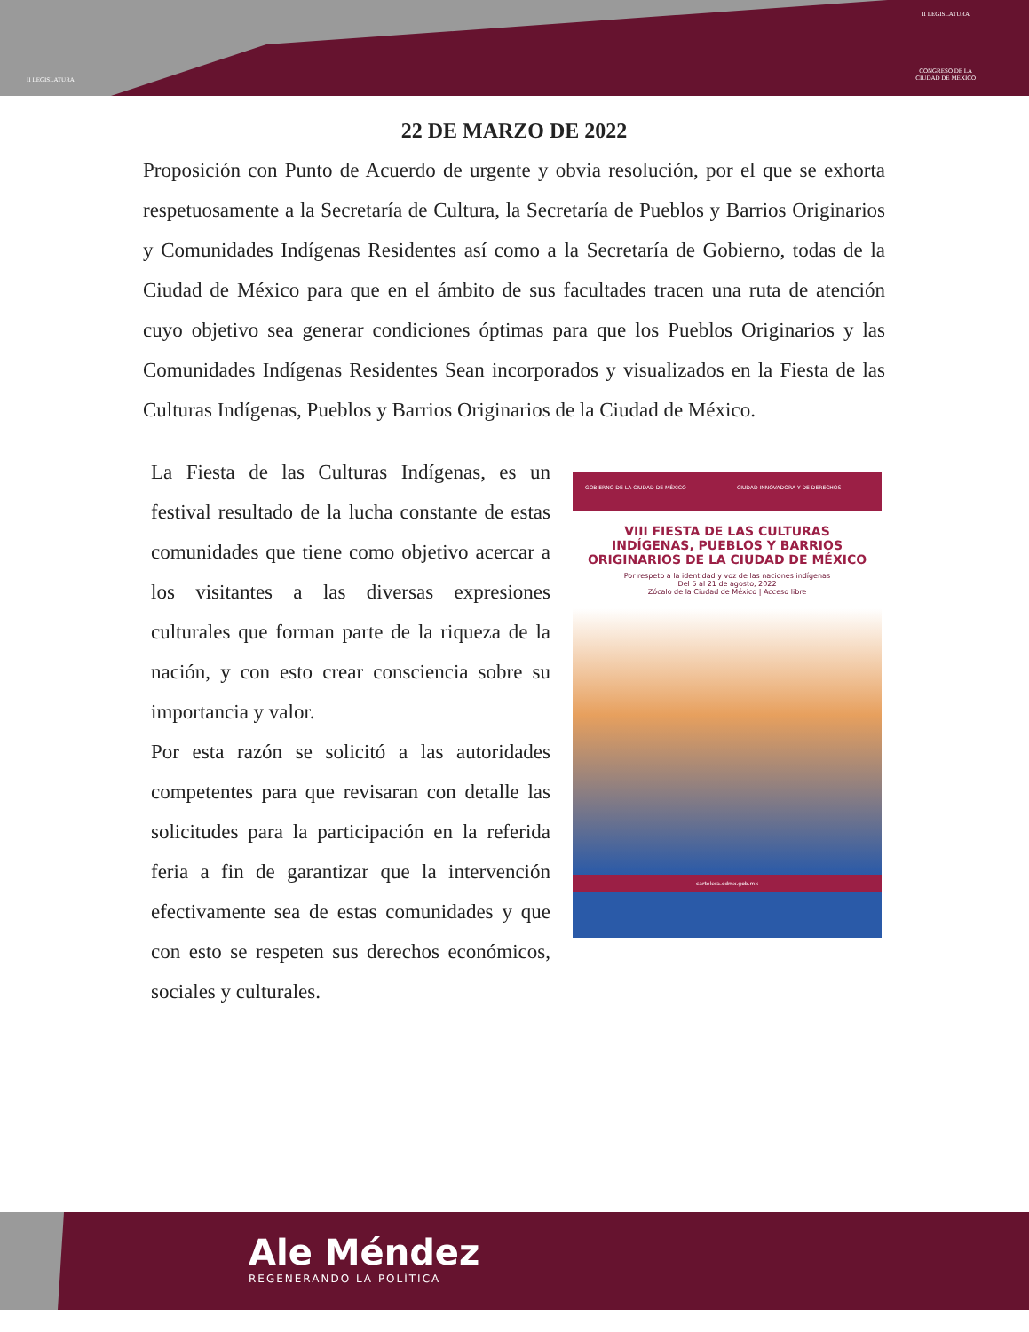II LEGISLATURA
II LEGISLATURA
CONGRESO DE LA
CIUDAD DE MÉXICO
22 DE MARZO DE 2022
Proposición con Punto de Acuerdo de urgente y obvia resolución, por el que se exhorta respetuosamente a la Secretaría de Cultura, la Secretaría de Pueblos y Barrios Originarios y Comunidades Indígenas Residentes así como a la Secretaría de Gobierno, todas de la Ciudad de México para que en el ámbito de sus facultades tracen una ruta de atención cuyo objetivo sea generar condiciones óptimas para que los Pueblos Originarios y las Comunidades Indígenas Residentes Sean incorporados y visualizados en la Fiesta de las Culturas Indígenas, Pueblos y Barrios Originarios de la Ciudad de México.
La Fiesta de las Culturas Indígenas, es un festival resultado de la lucha constante de estas comunidades que tiene como objetivo acercar a los visitantes a las diversas expresiones culturales que forman parte de la riqueza de la nación, y con esto crear consciencia sobre su importancia y valor.
Por esta razón se solicitó a las autoridades competentes para que revisaran con detalle las solicitudes para la participación en la referida feria a fin de garantizar que la intervención efectivamente sea de estas comunidades y que con esto se respeten sus derechos económicos, sociales y culturales.
GOBIERNO DE LA CIUDAD DE MÉXICO CIUDAD INNOVADORA Y DE DERECHOS
VIII FIESTA DE LAS CULTURAS
INDÍGENAS, PUEBLOS Y BARRIOS
ORIGINARIOS DE LA CIUDAD DE MÉXICO
Por respeto a la identidad y voz de las naciones indígenas
Del 5 al 21 de agosto, 2022
Zócalo de la Ciudad de México | Acceso libre
cartelera.cdmx.gob.mx
Ale Méndez
REGENERANDO LA POLÍTICA